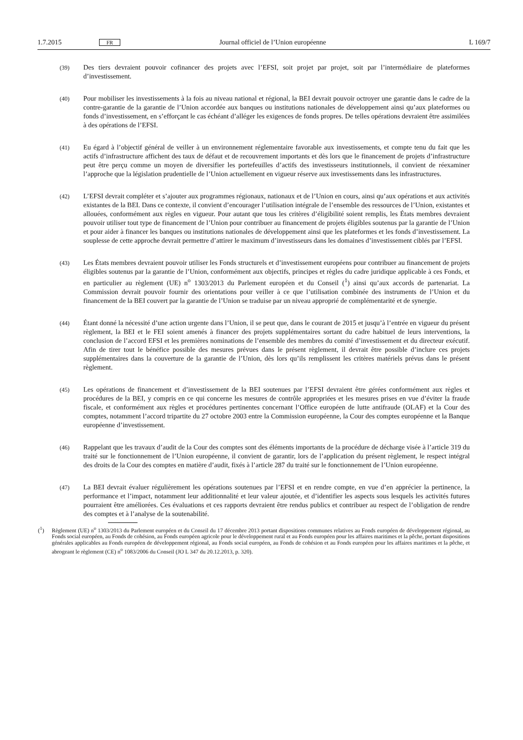1.7.2015 FR Journal officiel de l’Union européenne L 169/7
(39) Des tiers devraient pouvoir cofinancer des projets avec l’EFSI, soit projet par projet, soit par l’intermédiaire de plateformes d’investissement.
(40) Pour mobiliser les investissements à la fois au niveau national et régional, la BEI devrait pouvoir octroyer une garantie dans le cadre de la contre-garantie de la garantie de l’Union accordée aux banques ou institutions nationales de développement ainsi qu’aux plateformes ou fonds d’investissement, en s’efforçant le cas échéant d’alléger les exigences de fonds propres. De telles opérations devraient être assimilées à des opérations de l’EFSI.
(41) Eu égard à l’objectif général de veiller à un environnement réglementaire favorable aux investissements, et compte tenu du fait que les actifs d’infrastructure affichent des taux de défaut et de recouvrement importants et dès lors que le financement de projets d’infrastructure peut être perçu comme un moyen de diversifier les portefeuilles d’actifs des investisseurs institutionnels, il convient de réexaminer l’approche que la législation prudentielle de l’Union actuellement en vigueur réserve aux investissements dans les infrastructures.
(42) L’EFSI devrait compléter et s’ajouter aux programmes régionaux, nationaux et de l’Union en cours, ainsi qu’aux opérations et aux activités existantes de la BEI. Dans ce contexte, il convient d’encourager l’utilisation intégrale de l’ensemble des ressources de l’Union, existantes et allouées, conformément aux règles en vigueur. Pour autant que tous les critères d’éligibilité soient remplis, les États membres devraient pouvoir utiliser tout type de financement de l’Union pour contribuer au financement de projets éligibles soutenus par la garantie de l’Union et pour aider à financer les banques ou institutions nationales de développement ainsi que les plateformes et les fonds d’investissement. La souplesse de cette approche devrait permettre d’attirer le maximum d’investisseurs dans les domaines d’investissement ciblés par l’EFSI.
(43) Les États membres devraient pouvoir utiliser les Fonds structurels et d’investissement européens pour contribuer au financement de projets éligibles soutenus par la garantie de l’Union, conformément aux objectifs, principes et règles du cadre juridique applicable à ces Fonds, et en particulier au règlement (UE) n<sup>o</sup> 1303/2013 du Parlement européen et du Conseil (<sup>1</sup>) ainsi qu’aux accords de partenariat. La Commission devrait pouvoir fournir des orientations pour veiller à ce que l’utilisation combinée des instruments de l’Union et du financement de la BEI couvert par la garantie de l’Union se traduise par un niveau approprié de complémentarité et de synergie.
(44) Étant donné la nécessité d’une action urgente dans l’Union, il se peut que, dans le courant de 2015 et jusqu’à l’entrée en vigueur du présent règlement, la BEI et le FEI soient amenés à financer des projets supplémentaires sortant du cadre habituel de leurs interventions, la conclusion de l’accord EFSI et les premières nominations de l’ensemble des membres du comité d’investissement et du directeur exécutif. Afin de tirer tout le bénéfice possible des mesures prévues dans le présent règlement, il devrait être possible d’inclure ces projets supplémentaires dans la couverture de la garantie de l’Union, dès lors qu’ils remplissent les critères matériels prévus dans le présent règlement.
(45) Les opérations de financement et d’investissement de la BEI soutenues par l’EFSI devraient être gérées conformément aux règles et procédures de la BEI, y compris en ce qui concerne les mesures de contrôle appropriées et les mesures prises en vue d’éviter la fraude fiscale, et conformément aux règles et procédures pertinentes concernant l’Office européen de lutte antifraude (OLAF) et la Cour des comptes, notamment l’accord tripartite du 27 octobre 2003 entre la Commission européenne, la Cour des comptes européenne et la Banque européenne d’investissement.
(46) Rappelant que les travaux d’audit de la Cour des comptes sont des éléments importants de la procédure de décharge visée à l’article 319 du traité sur le fonctionnement de l’Union européenne, il convient de garantir, lors de l’application du présent règlement, le respect intégral des droits de la Cour des comptes en matière d’audit, fixés à l’article 287 du traité sur le fonctionnement de l’Union européenne.
(47) La BEI devrait évaluer régulièrement les opérations soutenues par l’EFSI et en rendre compte, en vue d’en apprécier la pertinence, la performance et l’impact, notamment leur additionnalité et leur valeur ajoutée, et d’identifier les aspects sous lesquels les activités futures pourraient être améliorées. Ces évaluations et ces rapports devraient être rendus publics et contribuer au respect de l’obligation de rendre des comptes et à l’analyse de la soutenabilité.
(<sup>1</sup>) Règlement (UE) n<sup>o</sup> 1303/2013 du Parlement européen et du Conseil du 17 décembre 2013 portant dispositions communes relatives au Fonds européen de développement régional, au Fonds social européen, au Fonds de cohésion, au Fonds européen agricole pour le développement rural et au Fonds européen pour les affaires maritimes et la pêche, portant dispositions générales applicables au Fonds européen de développement régional, au Fonds social européen, au Fonds de cohésion et au Fonds européen pour les affaires maritimes et la pêche, et abrogeant le règlement (CE) n<sup>o</sup> 1083/2006 du Conseil (JO L 347 du 20.12.2013, p. 320).